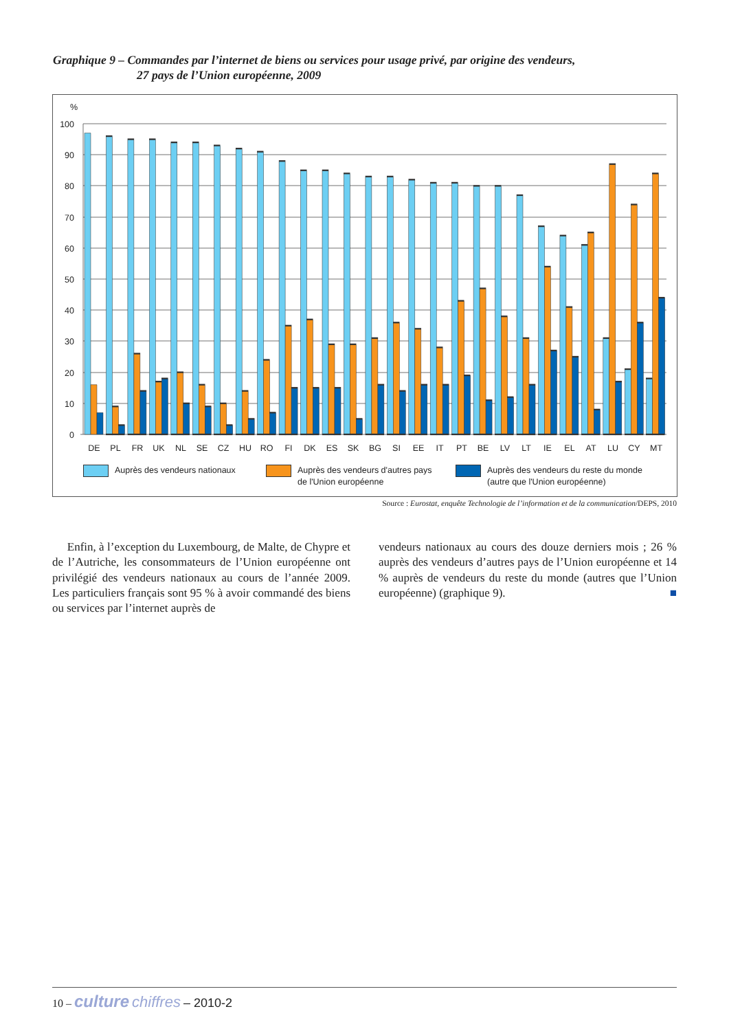Graphique 9 – Commandes par l’internet de biens ou services pour usage privé, par origine des vendeurs,
27 pays de l’Union européenne, 2009
%
100
90
80
70
60
50
40
30
20
10
0
DE
PL
FR
UK
NL
SE
CZ
HU
RO
FI
DK
ES
SK
BG
SI
EE
IT
PT
BE
LV
LT
IE
EL
AT
LU
CY
MT
Auprès des vendeurs nationaux Auprès des vendeurs d'autres pays
de l'Union européenne
Auprès des vendeurs du reste du monde
(autre que l'Union européenne)
Source : Eurostat, enquête Technologie de l’information et de la communication/DEPS, 2010
Enfin, à l’exception du Luxembourg, de Malte, de Chypre et de l’Autriche, les consommateurs de l’Union européenne ont privilégié des vendeurs nationaux au cours de l’année 2009. Les particuliers français sont 95 % à avoir commandé des biens ou services par l’internet auprès de
vendeurs nationaux au cours des douze derniers mois ; 26 % auprès des vendeurs d’autres pays de l’Union européenne et 14 % auprès de vendeurs du reste du monde (autres que l’Union européenne) (graphique 9). ■
10 – culture chiffres – 2010-2